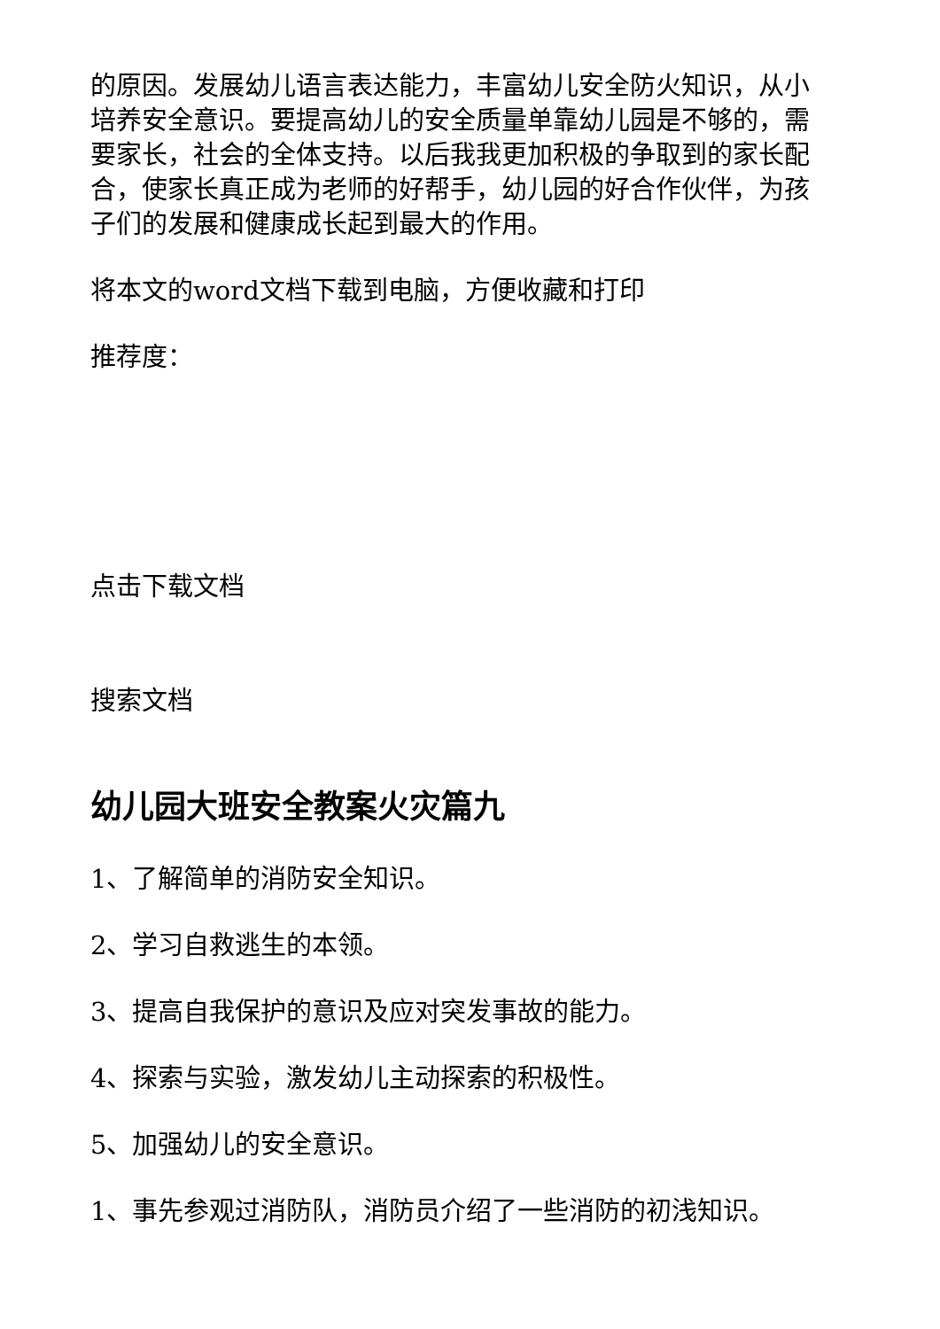的原因。发展幼儿语言表达能力，丰富幼儿安全防火知识，从小培养安全意识。要提高幼儿的安全质量单靠幼儿园是不够的，需要家长，社会的全体支持。以后我我更加积极的争取到的家长配合，使家长真正成为老师的好帮手，幼儿园的好合作伙伴，为孩子们的发展和健康成长起到最大的作用。
将本文的word文档下载到电脑，方便收藏和打印
推荐度：
点击下载文档
搜索文档
幼儿园大班安全教案火灾篇九
1、了解简单的消防安全知识。
2、学习自救逃生的本领。
3、提高自我保护的意识及应对突发事故的能力。
4、探索与实验，激发幼儿主动探索的积极性。
5、加强幼儿的安全意识。
1、事先参观过消防队，消防员介绍了一些消防的初浅知识。